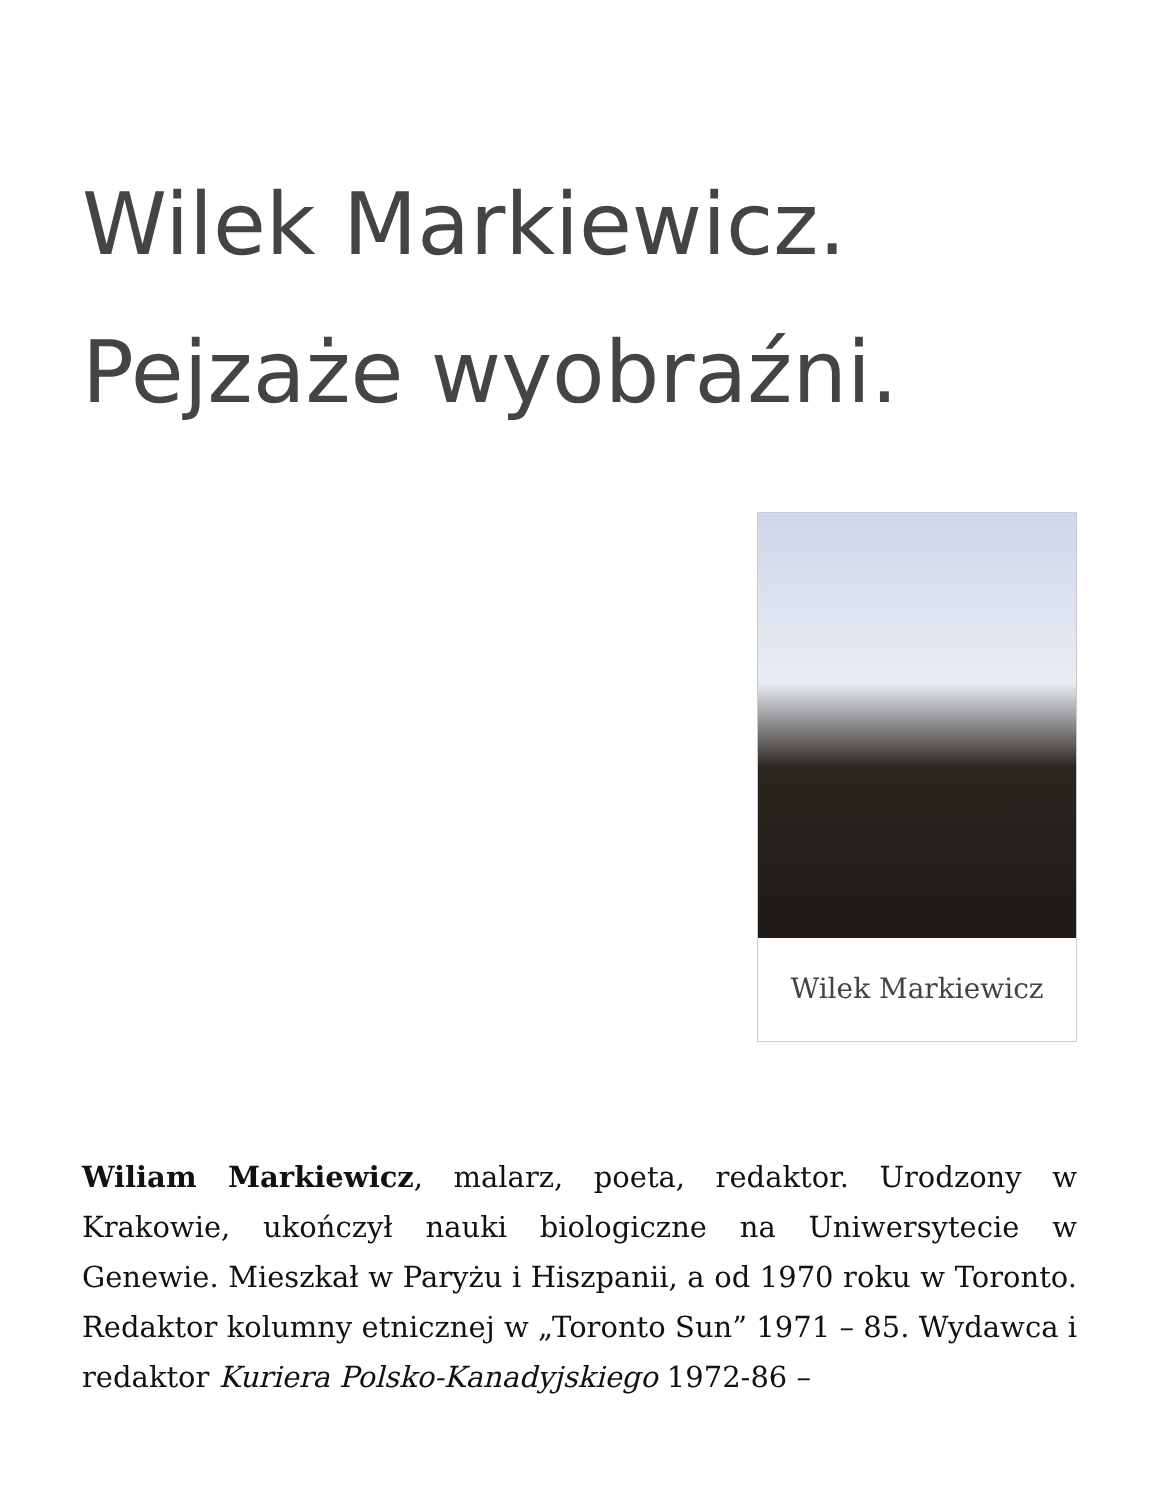Wilek Markiewicz. Pejzaże wyobraźni.
Wilek Markiewicz
Wiliam Markiewicz, malarz, poeta, redaktor. Urodzony w Krakowie, ukończył nauki biologiczne na Uniwersytecie w Genewie. Mieszkał w Paryżu i Hiszpanii, a od 1970 roku w Toronto. Redaktor kolumny etnicznej w „Toronto Sun” 1971 – 85. Wydawca i redaktor Kuriera Polsko-Kanadyjskiego 1972-86 –